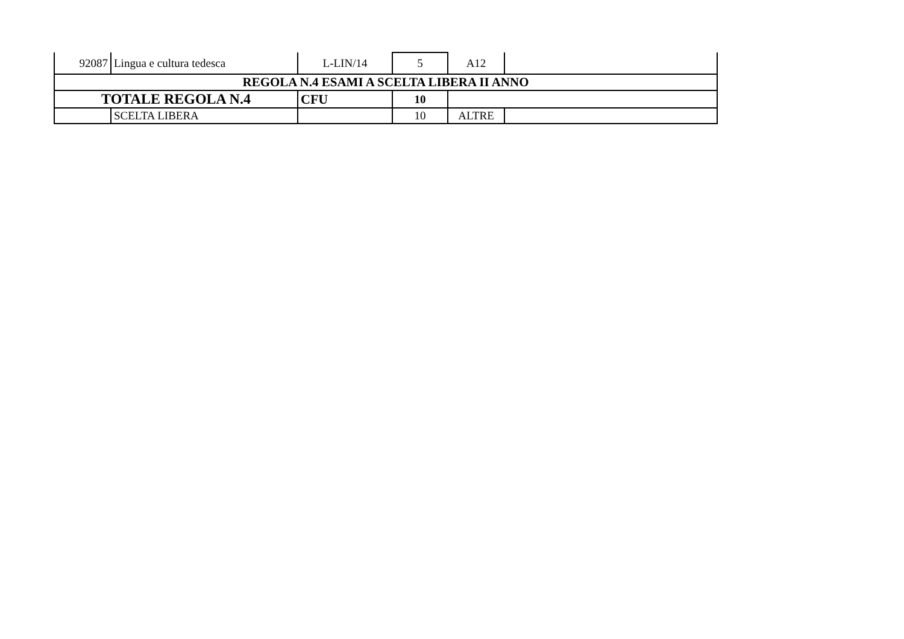| 92087 | Lingua e cultura tedesca | L-LIN/14 | 5 | A12 | |
| REGOLA N.4 ESAMI A SCELTA LIBERA II ANNO | | | | | |
| TOTALE REGOLA N.4 | | CFU | 10 | | |
| | SCELTA LIBERA | | 10 | ALTRE | |